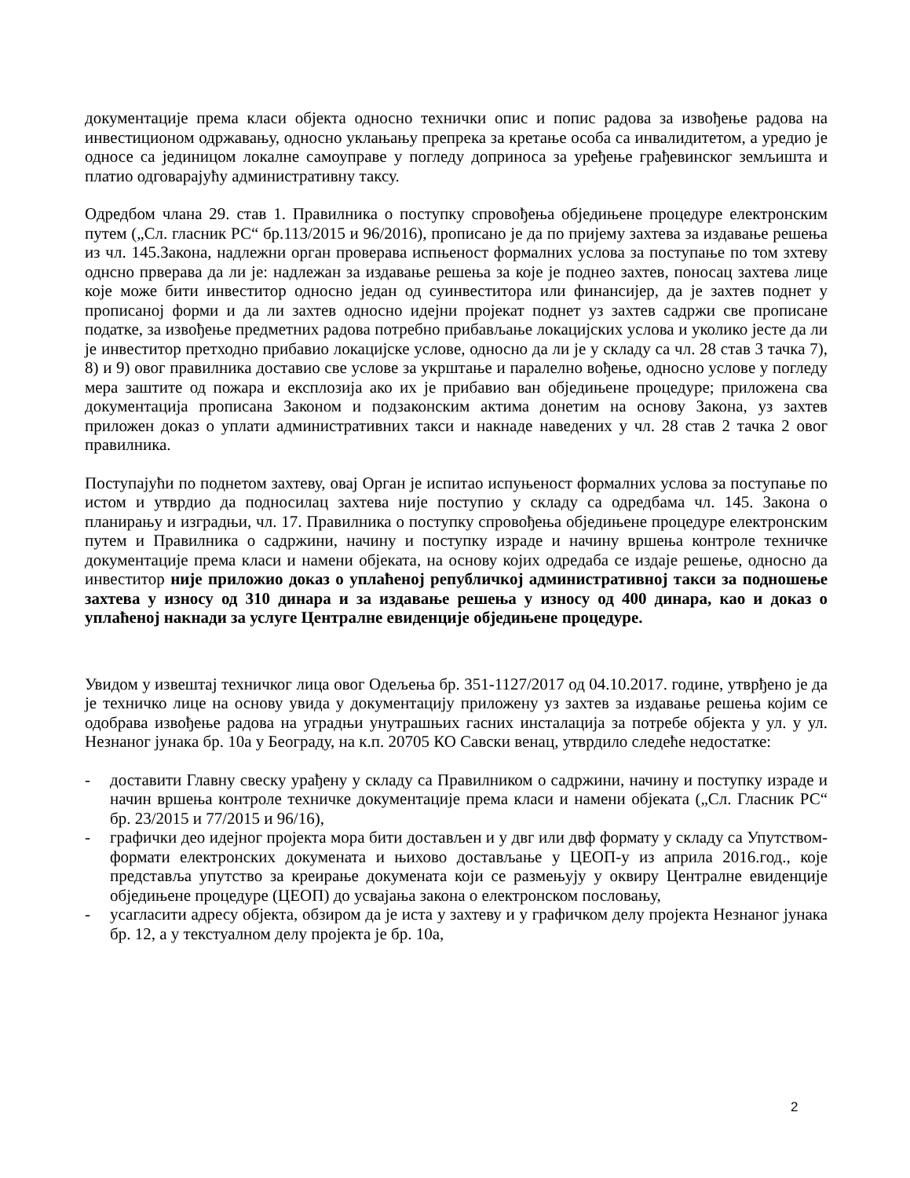документације према класи објекта односно технички опис и попис радова за извођење радова на инвестиционом одржавању, односно уклањању препрека за кретање особа са инвалидитетом, а уредио је односе са јединицом локалне самоуправе у погледу доприноса за уређење грађевинског земљишта и платио одговарајућу административну таксу.
Одредбом члана 29. став 1. Правилника о поступку спровођења обједињене процедуре електронским путем („Сл. гласник РС“ бр.113/2015 и 96/2016), прописано је да по пријему захтева за издавање решења из чл. 145.Закона, надлежни орган проверава испњеност формалних услова за поступање по том зхтеву однсно прверава да ли је: надлежан за издавање решења за које је поднео захтев, поносац захтева лице које може бити инвеститор односно један од суинвеститора или финансијер, да је захтев поднет у прописаној форми и да ли захтев односно идејни пројекат поднет уз захтев садржи све прописане податке, за извођење предметних радова потребно прибављање локацијских услова и уколико јесте да ли је инвеститор претходно прибавио локацијске услове, односно да ли је у складу са чл. 28 став 3 тачка 7), 8) и 9) овог правилника доставио све услове за укрштање и паралелно вођење, односно услове у погледу мера заштите од пожара и експлозија ако их је прибавио ван обједињене процедуре; приложена сва документација прописана Законом и подзаконским актима донетим на основу Закона, уз захтев приложен доказ о уплати административних такси и накнаде наведених у чл. 28 став 2 тачка 2 овог правилника.
Поступајући по поднетом захтеву, овај Орган је испитао испуњеност формалних услова за поступање по истом и утврдио да подносилац захтева није поступио у складу са одредбама чл. 145. Закона о планирању и изградњи, чл. 17. Правилника о поступку спровођења обједињене процедуре електронским путем и Правилника о садржини, начину и поступку израде и начину вршења контроле техничке документације према класи и намени објеката, на основу којих одредаба се издаје решење, односно да инвеститор није приложио доказ о уплаћеној републичкој административној такси за подношење захтева у износу од 310 динара и за издавање решења у износу од 400 динара, као и доказ о уплаћеној накнади за услуге Централне евиденције обједињене процедуре.
Увидом у извештај техничког лица овог Одељења бр. 351-1127/2017 од 04.10.2017. године, утврђено је да је техничко лице на основу увида у документацију приложену уз захтев за издавање решења којим се одобрава извођење радова на уградњи унутрашњих гасних инсталација за потребе објекта у ул. у ул. Незнаног јунака бр. 10а у Београду, на к.п. 20705 КО Савски венац, утврдило следеће недостатке:
- доставити Главну свеску урађену у складу са Правилником о садржини, начину и поступку израде и начин вршења контроле техничке документације према класи и намени објеката („Сл. Гласник РС“ бр. 23/2015 и 77/2015 и 96/16),
- графички део идејног пројекта мора бити достављен и у двг или двф формату у складу са Упутством-формати електронских докумената и њихово достављање у ЦЕОП-у из априла 2016.год., које представља упутство за креирање докумената који се размењују у оквиру Централне евиденције обједињене процедуре (ЦЕОП) до усвајања закона о електронском пословању,
- усагласити адресу објекта, обзиром да је иста у захтеву и у графичком делу пројекта Незнаног јунака бр. 12, а у текстуалном делу пројекта је бр. 10а,
2